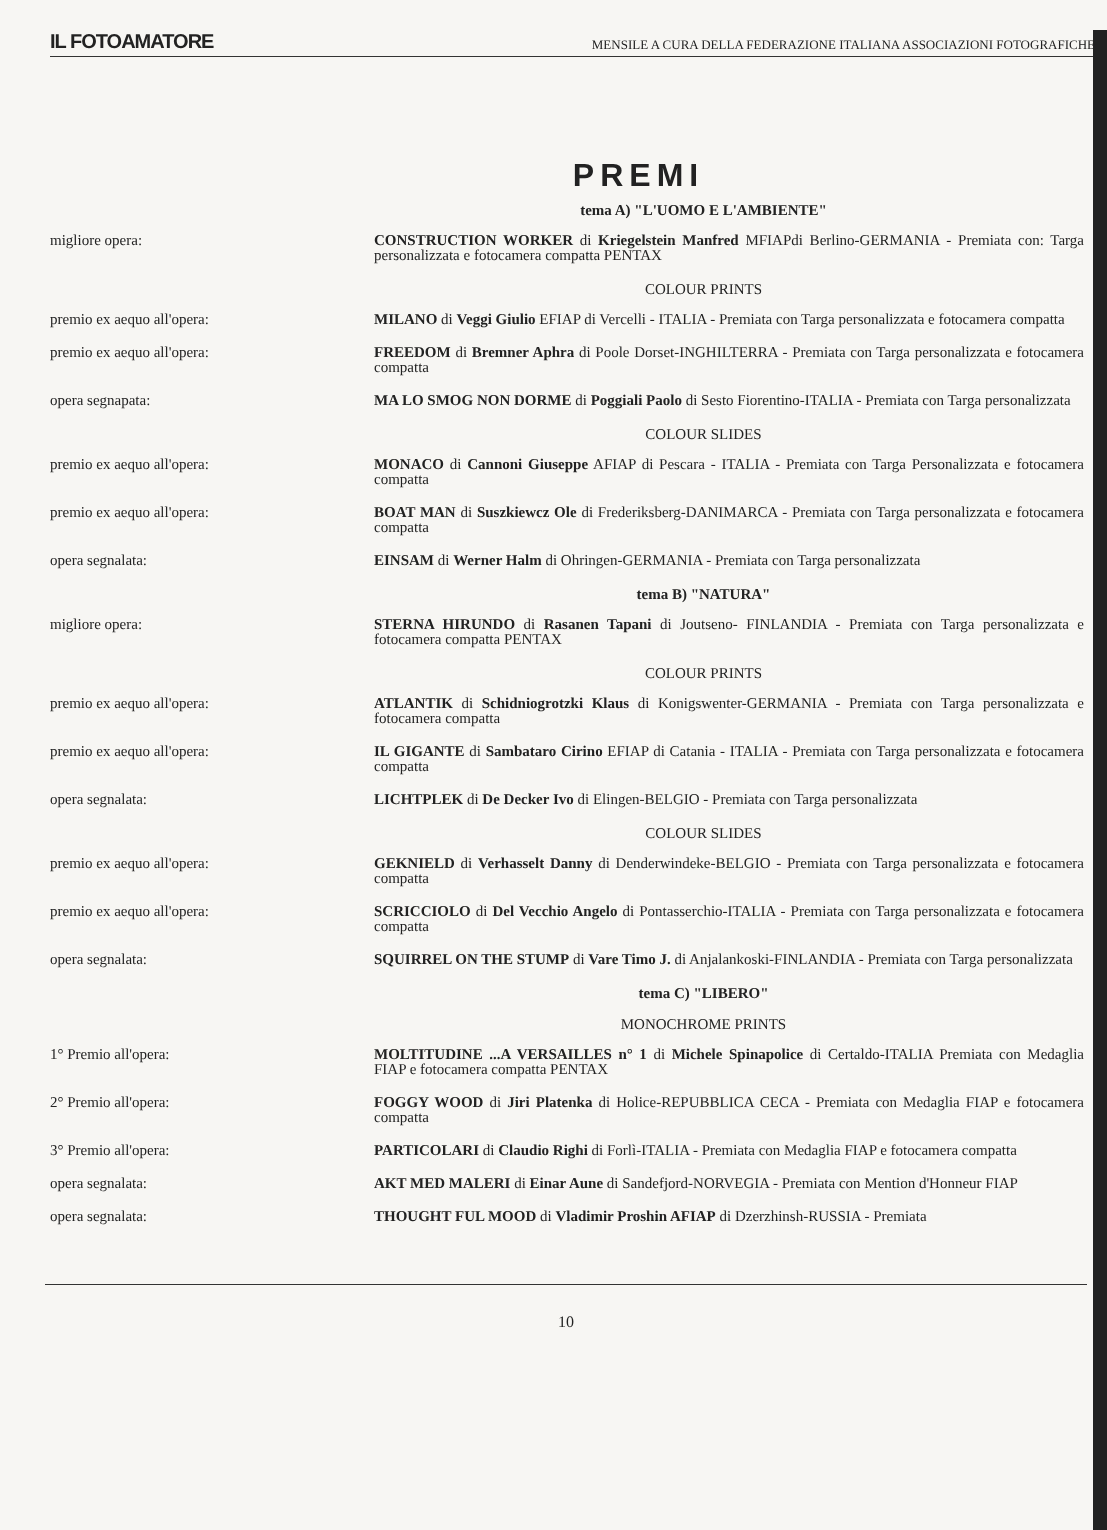IL FOTOAMATORE MENSILE A CURA DELLA FEDERAZIONE ITALIANA ASSOCIAZIONI FOTOGRAFICHE
PREMI
tema A) "L'UOMO E L'AMBIENTE"
migliore opera: CONSTRUCTION WORKER di Kriegelstein Manfred MFIAPdi Berlino-GERMANIA - Premiata con: Targa personalizzata e fotocamera compatta PENTAX
COLOUR PRINTS
premio ex aequo all'opera: MILANO di Veggi Giulio EFIAP di Vercelli - ITALIA - Premiata con Targa personalizzata e fotocamera compatta
premio ex aequo all'opera: FREEDOM di Bremner Aphra di Poole Dorset-INGHILTERRA - Premiata con Targa personalizzata e fotocamera compatta
opera segnapata: MA LO SMOG NON DORME di Poggiali Paolo di Sesto Fiorentino-ITALIA - Premiata con Targa personalizzata
COLOUR SLIDES
premio ex aequo all'opera: MONACO di Cannoni Giuseppe AFIAP di Pescara - ITALIA - Premiata con Targa Personalizzata e fotocamera compatta
premio ex aequo all'opera: BOAT MAN di Suszkiewcz Ole di Frederiksberg-DANIMARCA - Premiata con Targa personalizzata e fotocamera compatta
opera segnalata: EINSAM di Werner Halm di Ohringen-GERMANIA - Premiata con Targa personalizzata
tema B) "NATURA"
migliore opera: STERNA HIRUNDO di Rasanen Tapani di Joutseno- FINLANDIA - Premiata con Targa personalizzata e fotocamera compatta PENTAX
COLOUR PRINTS
premio ex aequo all'opera: ATLANTIK di Schidniogrotzki Klaus di Konigswenter-GERMANIA - Premiata con Targa personalizzata e fotocamera compatta
premio ex aequo all'opera: IL GIGANTE di Sambataro Cirino EFIAP di Catania - ITALIA - Premiata con Targa personalizzata e fotocamera compatta
opera segnalata: LICHTPLEK di De Decker Ivo di Elingen-BELGIO - Premiata con Targa personalizzata
COLOUR SLIDES
premio ex aequo all'opera: GEKNIELD di Verhasselt Danny di Denderwindeke-BELGIO - Premiata con Targa personalizzata e fotocamera compatta
premio ex aequo all'opera: SCRICCIOLO di Del Vecchio Angelo di Pontasserchio-ITALIA - Premiata con Targa personalizzata e fotocamera compatta
opera segnalata: SQUIRREL ON THE STUMP di Vare Timo J. di Anjalankoski-FINLANDIA - Premiata con Targa personalizzata
tema C) "LIBERO"
MONOCHROME PRINTS
1° Premio all'opera: MOLTITUDINE ...A VERSAILLES n° 1 di Michele Spinapolice di Certaldo-ITALIA Premiata con Medaglia FIAP e fotocamera compatta PENTAX
2° Premio all'opera: FOGGY WOOD di Jiri Platenka di Holice-REPUBBLICA CECA - Premiata con Medaglia FIAP e fotocamera compatta
3° Premio all'opera: PARTICOLARI di Claudio Righi di Forlì-ITALIA - Premiata con Medaglia FIAP e fotocamera compatta
opera segnalata: AKT MED MALERI di Einar Aune di Sandefjord-NORVEGIA - Premiata con Mention d'Honneur FIAP
opera segnalata: THOUGHT FUL MOOD di Vladimir Proshin AFIAP di Dzerzhinsh-RUSSIA - Premiata
10